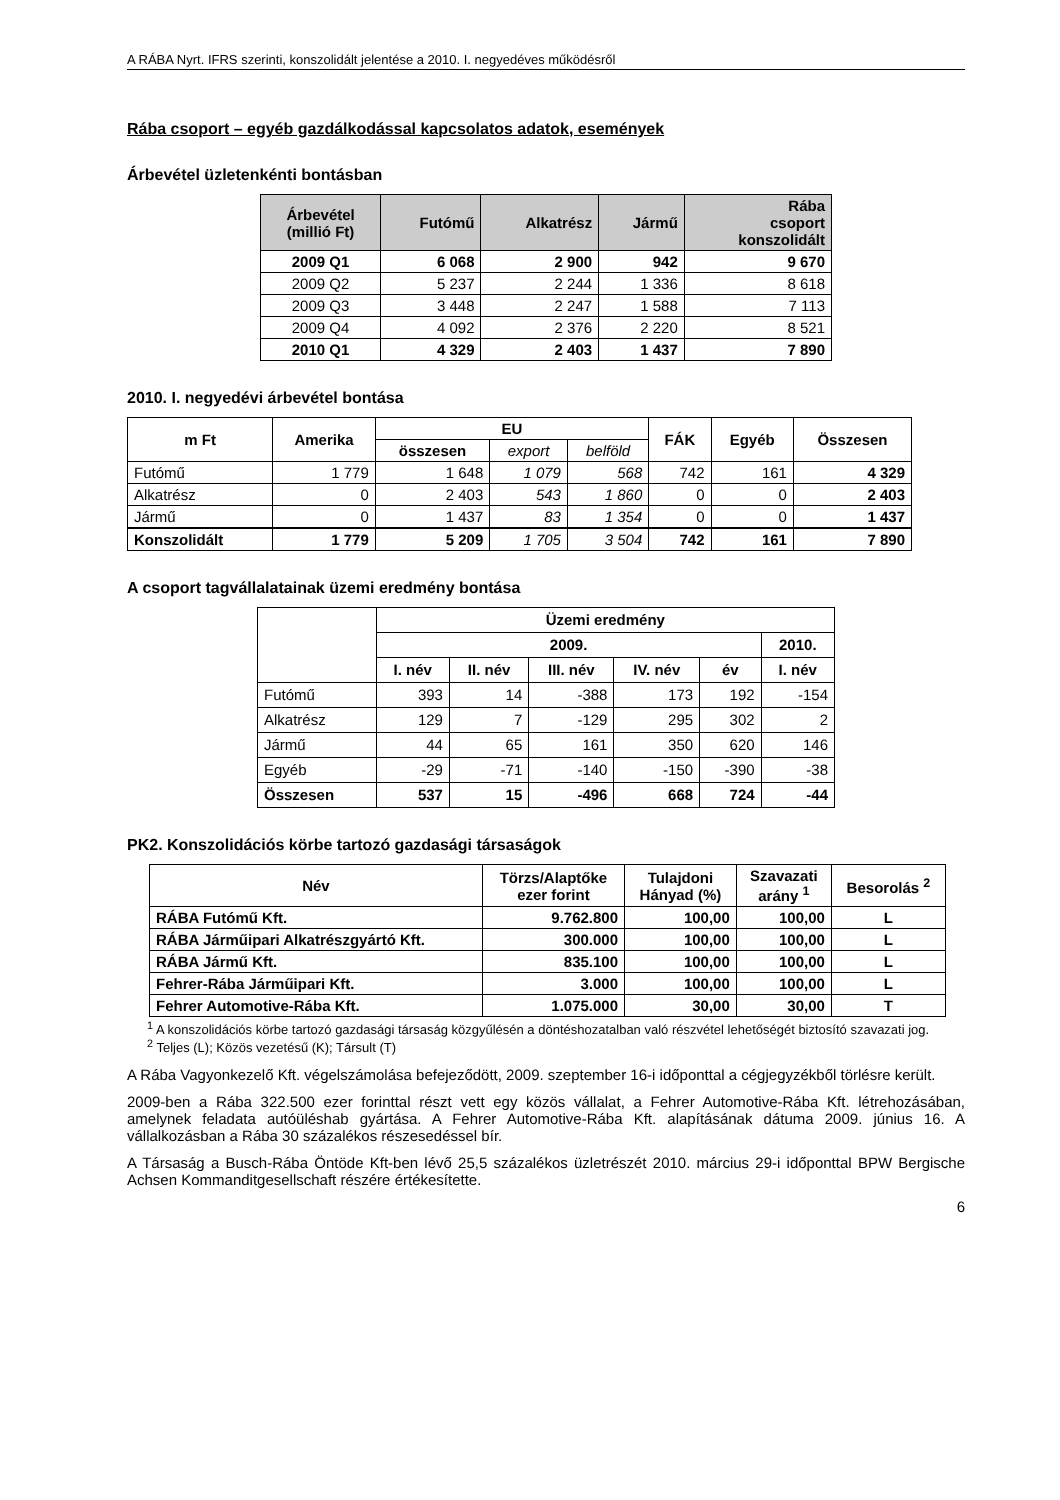A RÁBA Nyrt. IFRS szerinti, konszolidált jelentése a 2010. I. negyedéves működésről
Rába csoport – egyéb gazdálkodással kapcsolatos adatok, események
Árbevétel üzletenkénti bontásban
| Árbevétel (millió Ft) | Futómű | Alkatrész | Jármű | Rába csoport konszolidált |
| --- | --- | --- | --- | --- |
| 2009 Q1 | 6 068 | 2 900 | 942 | 9 670 |
| 2009 Q2 | 5 237 | 2 244 | 1 336 | 8 618 |
| 2009 Q3 | 3 448 | 2 247 | 1 588 | 7 113 |
| 2009 Q4 | 4 092 | 2 376 | 2 220 | 8 521 |
| 2010 Q1 | 4 329 | 2 403 | 1 437 | 7 890 |
2010. I. negyedévi árbevétel bontása
| m Ft | Amerika | EU | | | FÁK | Egyéb | Összesen |
| --- | --- | --- | --- | --- | --- | --- | --- |
| | | összesen | export | belföld | | | |
| Futómű | 1 779 | 1 648 | 1 079 | 568 | 742 | 161 | 4 329 |
| Alkatrész | 0 | 2 403 | 543 | 1 860 | 0 | 0 | 2 403 |
| Jármű | 0 | 1 437 | 83 | 1 354 | 0 | 0 | 1 437 |
| Konszolidált | 1 779 | 5 209 | 1 705 | 3 504 | 742 | 161 | 7 890 |
A csoport tagvállalatainak üzemi eredmény bontása
| | Üzemi eredmény | | | | | |
| | 2009. | | | | | 2010. |
| | I. név | II. név | III. név | IV. név | év | I. név |
| Futómű | 393 | 14 | -388 | 173 | 192 | -154 |
| Alkatrész | 129 | 7 | -129 | 295 | 302 | 2 |
| Jármű | 44 | 65 | 161 | 350 | 620 | 146 |
| Egyéb | -29 | -71 | -140 | -150 | -390 | -38 |
| Összesen | 537 | 15 | -496 | 668 | 724 | -44 |
PK2. Konszolidációs körbe tartozó gazdasági társaságok
| Név | Törzs/Alaptőke ezer forint | Tulajdoni Hányad (%) | Szavazati arány <sup>1</sup> | Besorolás <sup>2</sup> |
| --- | --- | --- | --- | --- |
| RÁBA Futómű Kft. | 9.762.800 | 100,00 | 100,00 | L |
| RÁBA Járműipari Alkatrészgyártó Kft. | 300.000 | 100,00 | 100,00 | L |
| RÁBA Jármű Kft. | 835.100 | 100,00 | 100,00 | L |
| Fehrer-Rába Járműipari Kft. | 3.000 | 100,00 | 100,00 | L |
| Fehrer Automotive-Rába Kft. | 1.075.000 | 30,00 | 30,00 | T |
<sup>1</sup> A konszolidációs körbe tartozó gazdasági társaság közgyűlésén a döntéshozatalban való részvétel lehetőségét biztosító szavazati jog.
<sup>2</sup> Teljes (L); Közös vezetésű (K); Társult (T)
A Rába Vagyonkezelő Kft. végelszámolása befejeződött, 2009. szeptember 16-i időponttal a cégjegyzékből törlésre került.
2009-ben a Rába 322.500 ezer forinttal részt vett egy közös vállalat, a Fehrer Automotive-Rába Kft. létrehozásában, amelynek feladata autóüléshab gyártása. A Fehrer Automotive-Rába Kft. alapításának dátuma 2009. június 16. A vállalkozásban a Rába 30 százalékos részesedéssel bír.
A Társaság a Busch-Rába Öntöde Kft-ben lévő 25,5 százalékos üzletrészét 2010. március 29-i időponttal BPW Bergische Achsen Kommanditgesellschaft részére értékesítette.
6